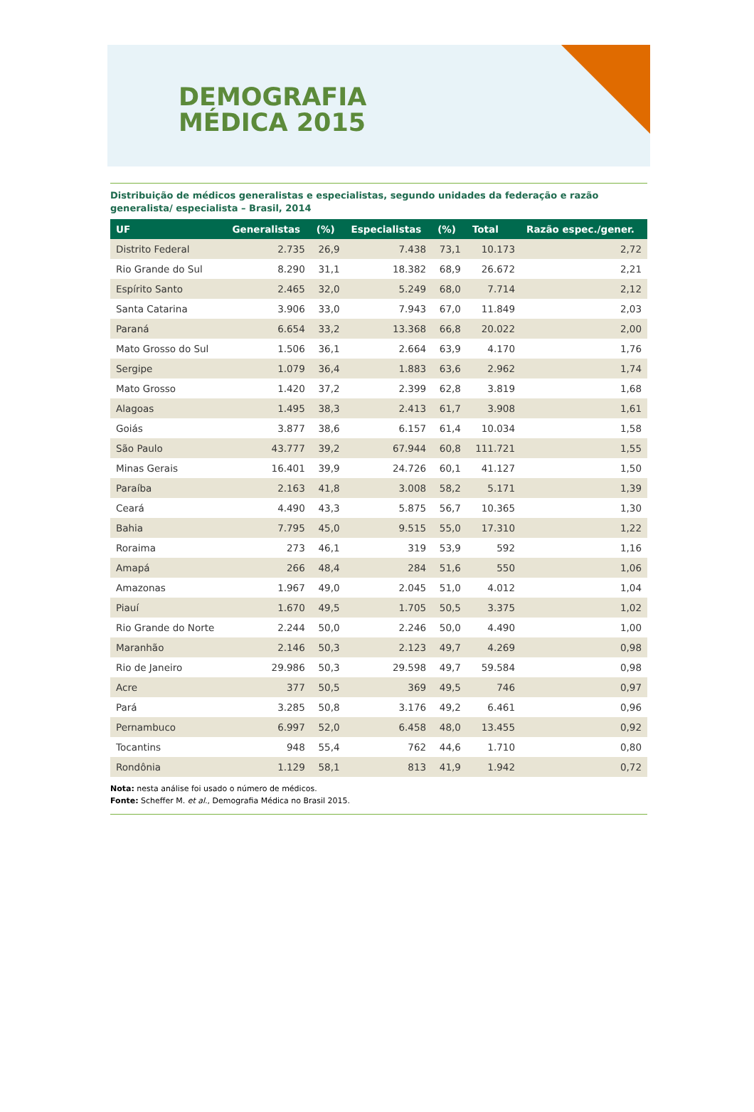DEMOGRAFIA
MÉDICA 2015
Distribuição de médicos generalistas e especialistas, segundo unidades da federação e razão generalista/ especialista – Brasil, 2014
| UF | Generalistas | (%) | Especialistas | (%) | Total | Razão espec./gener. |
| --- | --- | --- | --- | --- | --- | --- |
| Distrito Federal | 2.735 | 26,9 | 7.438 | 73,1 | 10.173 | 2,72 |
| Rio Grande do Sul | 8.290 | 31,1 | 18.382 | 68,9 | 26.672 | 2,21 |
| Espírito Santo | 2.465 | 32,0 | 5.249 | 68,0 | 7.714 | 2,12 |
| Santa Catarina | 3.906 | 33,0 | 7.943 | 67,0 | 11.849 | 2,03 |
| Paraná | 6.654 | 33,2 | 13.368 | 66,8 | 20.022 | 2,00 |
| Mato Grosso do Sul | 1.506 | 36,1 | 2.664 | 63,9 | 4.170 | 1,76 |
| Sergipe | 1.079 | 36,4 | 1.883 | 63,6 | 2.962 | 1,74 |
| Mato Grosso | 1.420 | 37,2 | 2.399 | 62,8 | 3.819 | 1,68 |
| Alagoas | 1.495 | 38,3 | 2.413 | 61,7 | 3.908 | 1,61 |
| Goiás | 3.877 | 38,6 | 6.157 | 61,4 | 10.034 | 1,58 |
| São Paulo | 43.777 | 39,2 | 67.944 | 60,8 | 111.721 | 1,55 |
| Minas Gerais | 16.401 | 39,9 | 24.726 | 60,1 | 41.127 | 1,50 |
| Paraíba | 2.163 | 41,8 | 3.008 | 58,2 | 5.171 | 1,39 |
| Ceará | 4.490 | 43,3 | 5.875 | 56,7 | 10.365 | 1,30 |
| Bahia | 7.795 | 45,0 | 9.515 | 55,0 | 17.310 | 1,22 |
| Roraima | 273 | 46,1 | 319 | 53,9 | 592 | 1,16 |
| Amapá | 266 | 48,4 | 284 | 51,6 | 550 | 1,06 |
| Amazonas | 1.967 | 49,0 | 2.045 | 51,0 | 4.012 | 1,04 |
| Piauí | 1.670 | 49,5 | 1.705 | 50,5 | 3.375 | 1,02 |
| Rio Grande do Norte | 2.244 | 50,0 | 2.246 | 50,0 | 4.490 | 1,00 |
| Maranhão | 2.146 | 50,3 | 2.123 | 49,7 | 4.269 | 0,98 |
| Rio de Janeiro | 29.986 | 50,3 | 29.598 | 49,7 | 59.584 | 0,98 |
| Acre | 377 | 50,5 | 369 | 49,5 | 746 | 0,97 |
| Pará | 3.285 | 50,8 | 3.176 | 49,2 | 6.461 | 0,96 |
| Pernambuco | 6.997 | 52,0 | 6.458 | 48,0 | 13.455 | 0,92 |
| Tocantins | 948 | 55,4 | 762 | 44,6 | 1.710 | 0,80 |
| Rondônia | 1.129 | 58,1 | 813 | 41,9 | 1.942 | 0,72 |
Nota: nesta análise foi usado o número de médicos.
Fonte: Scheffer M. et al., Demografia Médica no Brasil 2015.